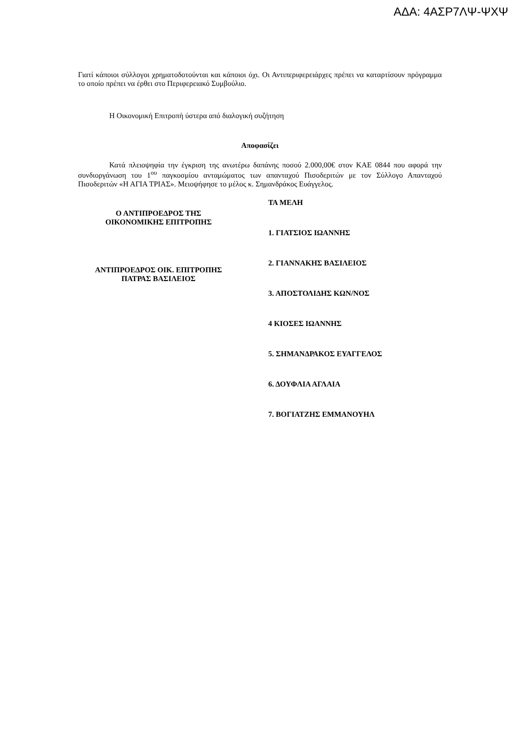ΑΔΑ: 4ΑΣΡ7ΛΨ-ΨΧΨ
Γιατί κάποιοι σύλλογοι χρηματοδοτούνται και κάποιοι όχι. Οι Αντιπεριφερειάρχες πρέπει να καταρτίσουν πρόγραμμα το οποίο πρέπει να έρθει στο Περιφερειακό Συμβούλιο.
Η Οικονομική Επιτροπή ύστερα από διαλογική συζήτηση
Αποφασίζει
Κατά πλειοψηφία την έγκριση της ανωτέρω δαπάνης ποσού 2.000,00€ στον ΚΑΕ 0844 που αφορά την συνδιοργάνωση του 1<sup>ου</sup> παγκοσμίου ανταμώματος των απανταχού Πισοδεριτών με τον Σύλλογο Απανταχού Πισοδεριτών «Η ΑΓΙΑ ΤΡΙΑΣ». Μειοψήφησε το μέλος κ. Σημανδράκος Ευάγγελος.
Ο ΑΝΤΙΠΡΟΕΔΡΟΣ ΤΗΣ
ΟΙΚΟΝΟΜΙΚΗΣ ΕΠΙΤΡΟΠΗΣ
ΑΝΤΙΠΡΟΕΔΡΟΣ ΟΙΚ. ΕΠΙΤΡΟΠΗΣ
ΠΑΤΡΑΣ ΒΑΣΙΛΕΙΟΣ
ΤΑ ΜΕΛΗ
1. ΓΙΑΤΣΙΟΣ ΙΩΑΝΝΗΣ
2. ΓΙΑΝΝΑΚΗΣ ΒΑΣΙΛΕΙΟΣ
3. ΑΠΟΣΤΟΛΙΔΗΣ ΚΩΝ/ΝΟΣ
4 ΚΙΟΣΕΣ ΙΩΑΝΝΗΣ
5. ΣΗΜΑΝΔΡΑΚΟΣ ΕΥΑΓΓΕΛΟΣ
6. ΔΟΥΦΛΙΑ ΑΓΛΑΙΑ
7. ΒΟΓΙΑΤΖΗΣ ΕΜΜΑΝΟΥΗΛ